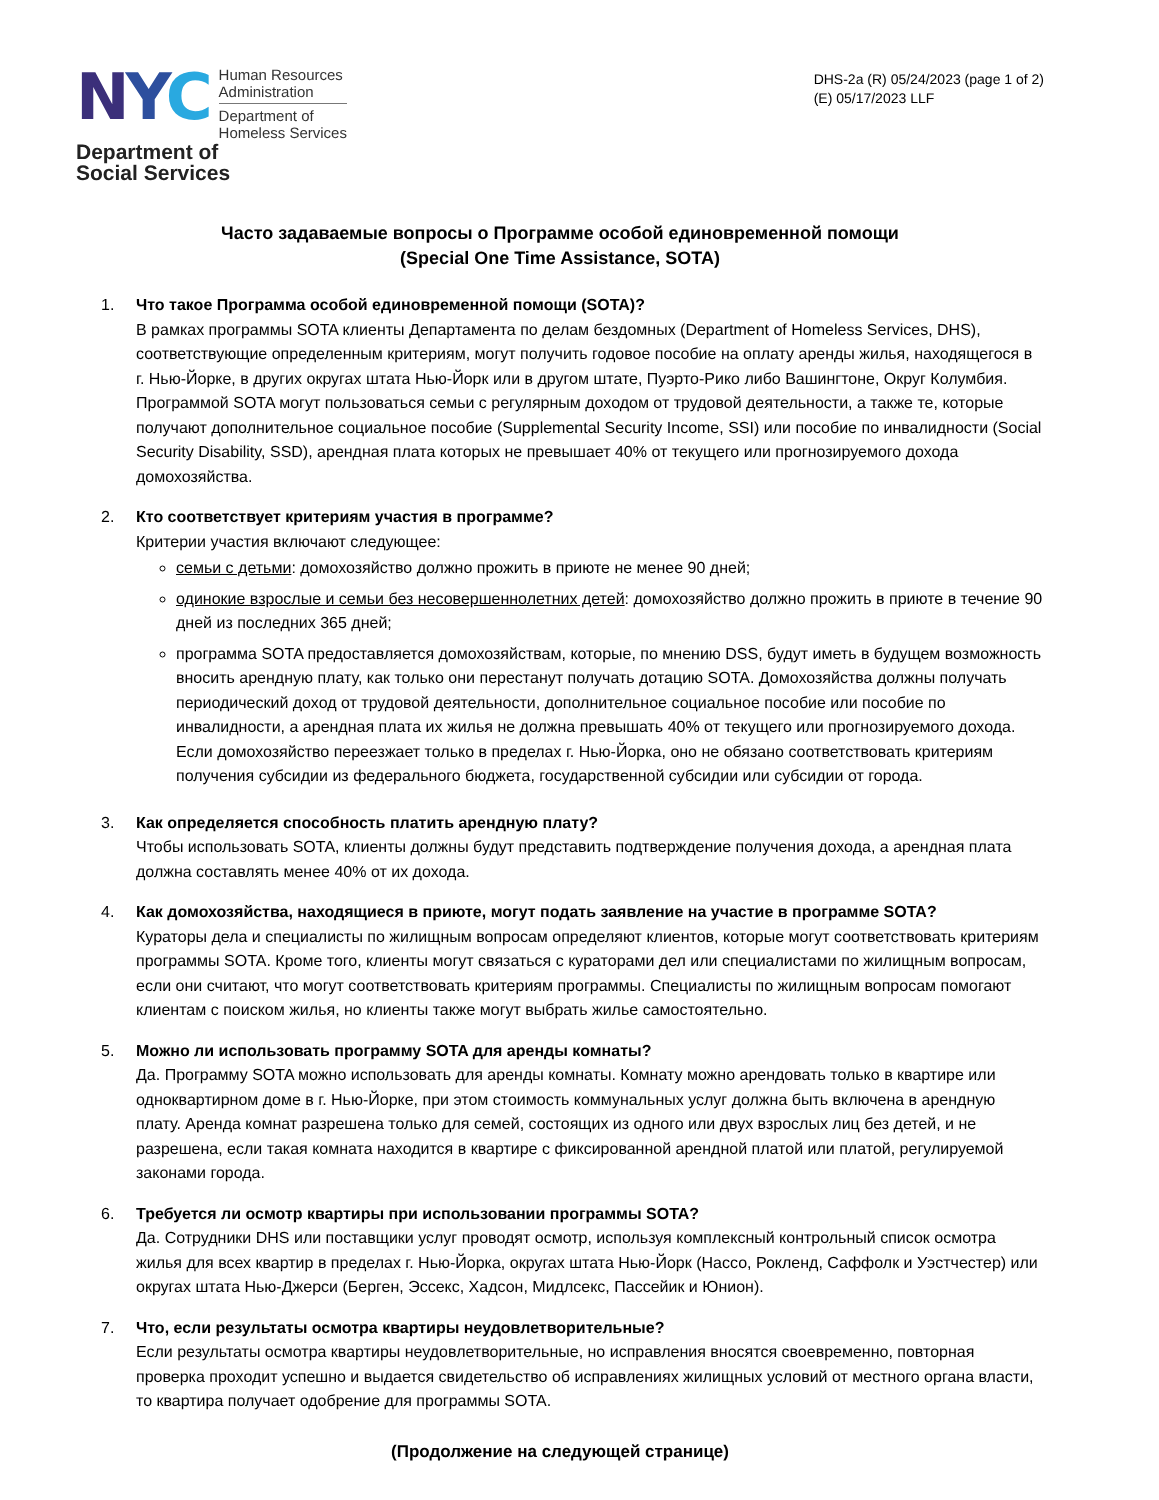NYC
Human Resources
Administration
Department of
Homeless Services
Department of
Social Services
DHS-2a (R) 05/24/2023 (page 1 of 2)
(E) 05/17/2023 LLF
Часто задаваемые вопросы о Программе особой единовременной помощи
(Special One Time Assistance, SOTA)
1. Что такое Программа особой единовременной помощи (SOTA)?
В рамках программы SOTA клиенты Департамента по делам бездомных (Department of Homeless Services, DHS), соответствующие определенным критериям, могут получить годовое пособие на оплату аренды жилья, находящегося в г. Нью-Йорке, в других округах штата Нью-Йорк или в другом штате, Пуэрто-Рико либо Вашингтоне, Округ Колумбия. Программой SOTA могут пользоваться семьи с регулярным доходом от трудовой деятельности, а также те, которые получают дополнительное социальное пособие (Supplemental Security Income, SSI) или пособие по инвалидности (Social Security Disability, SSD), арендная плата которых не превышает 40% от текущего или прогнозируемого дохода домохозяйства.
2. Кто соответствует критериям участия в программе?
Критерии участия включают следующее:
семьи с детьми: домохозяйство должно прожить в приюте не менее 90 дней;
одинокие взрослые и семьи без несовершеннолетних детей: домохозяйство должно прожить в приюте в течение 90 дней из последних 365 дней;
программа SOTA предоставляется домохозяйствам, которые, по мнению DSS, будут иметь в будущем возможность вносить арендную плату, как только они перестанут получать дотацию SOTA. Домохозяйства должны получать периодический доход от трудовой деятельности, дополнительное социальное пособие или пособие по инвалидности, а арендная плата их жилья не должна превышать 40% от текущего или прогнозируемого дохода. Если домохозяйство переезжает только в пределах г. Нью-Йорка, оно не обязано соответствовать критериям получения субсидии из федерального бюджета, государственной субсидии или субсидии от города.
3. Как определяется способность платить арендную плату?
Чтобы использовать SOTA, клиенты должны будут представить подтверждение получения дохода, а арендная плата должна составлять менее 40% от их дохода.
4. Как домохозяйства, находящиеся в приюте, могут подать заявление на участие в программе SOTA?
Кураторы дела и специалисты по жилищным вопросам определяют клиентов, которые могут соответствовать критериям программы SOTA. Кроме того, клиенты могут связаться с кураторами дел или специалистами по жилищным вопросам, если они считают, что могут соответствовать критериям программы. Специалисты по жилищным вопросам помогают клиентам с поиском жилья, но клиенты также могут выбрать жилье самостоятельно.
5. Можно ли использовать программу SOTA для аренды комнаты?
Да. Программу SOTA можно использовать для аренды комнаты. Комнату можно арендовать только в квартире или одноквартирном доме в г. Нью-Йорке, при этом стоимость коммунальных услуг должна быть включена в арендную плату. Аренда комнат разрешена только для семей, состоящих из одного или двух взрослых лиц без детей, и не разрешена, если такая комната находится в квартире с фиксированной арендной платой или платой, регулируемой законами города.
6. Требуется ли осмотр квартиры при использовании программы SOTA?
Да. Сотрудники DHS или поставщики услуг проводят осмотр, используя комплексный контрольный список осмотра жилья для всех квартир в пределах г. Нью-Йорка, округах штата Нью-Йорк (Нассо, Рокленд, Саффолк и Уэстчестер) или округах штата Нью-Джерси (Берген, Эссекс, Хадсон, Мидлсекс, Пассейик и Юнион).
7. Что, если результаты осмотра квартиры неудовлетворительные?
Если результаты осмотра квартиры неудовлетворительные, но исправления вносятся своевременно, повторная проверка проходит успешно и выдается свидетельство об исправлениях жилищных условий от местного органа власти, то квартира получает одобрение для программы SOTA.
(Продолжение на следующей странице)